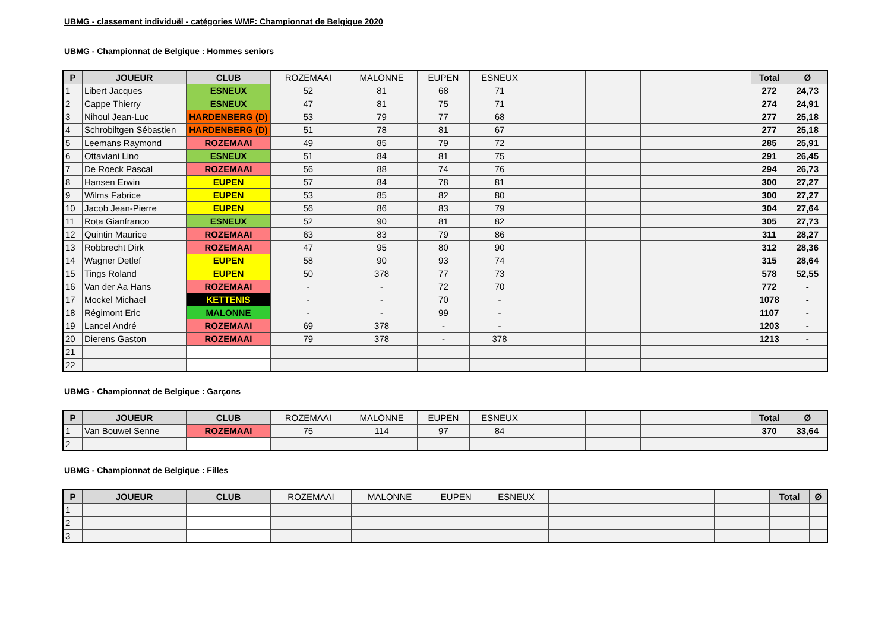UBMG - classement individuël - catégories WMF: Championnat de Belgique 2020
UBMG - Championnat de Belgique : Hommes seniors
| P | JOUEUR | CLUB | ROZEMAAI | MALONNE | EUPEN | ESNEUX | | | | | Total | Ø |
| --- | --- | --- | --- | --- | --- | --- | --- | --- | --- | --- | --- | --- |
| 1 | Libert Jacques | ESNEUX | 52 | 81 | 68 | 71 | | | | | 272 | 24,73 |
| 2 | Cappe Thierry | ESNEUX | 47 | 81 | 75 | 71 | | | | | 274 | 24,91 |
| 3 | Nihoul Jean-Luc | HARDENBERG (D) | 53 | 79 | 77 | 68 | | | | | 277 | 25,18 |
| 4 | Schrobiltgen Sébastien | HARDENBERG (D) | 51 | 78 | 81 | 67 | | | | | 277 | 25,18 |
| 5 | Leemans Raymond | ROZEMAAI | 49 | 85 | 79 | 72 | | | | | 285 | 25,91 |
| 6 | Ottaviani Lino | ESNEUX | 51 | 84 | 81 | 75 | | | | | 291 | 26,45 |
| 7 | De Roeck Pascal | ROZEMAAI | 56 | 88 | 74 | 76 | | | | | 294 | 26,73 |
| 8 | Hansen Erwin | EUPEN | 57 | 84 | 78 | 81 | | | | | 300 | 27,27 |
| 9 | Wilms Fabrice | EUPEN | 53 | 85 | 82 | 80 | | | | | 300 | 27,27 |
| 10 | Jacob Jean-Pierre | EUPEN | 56 | 86 | 83 | 79 | | | | | 304 | 27,64 |
| 11 | Rota Gianfranco | ESNEUX | 52 | 90 | 81 | 82 | | | | | 305 | 27,73 |
| 12 | Quintin Maurice | ROZEMAAI | 63 | 83 | 79 | 86 | | | | | 311 | 28,27 |
| 13 | Robbrecht Dirk | ROZEMAAI | 47 | 95 | 80 | 90 | | | | | 312 | 28,36 |
| 14 | Wagner Detlef | EUPEN | 58 | 90 | 93 | 74 | | | | | 315 | 28,64 |
| 15 | Tings Roland | EUPEN | 50 | 378 | 77 | 73 | | | | | 578 | 52,55 |
| 16 | Van der Aa Hans | ROZEMAAI | - | - | 72 | 70 | | | | | 772 | - |
| 17 | Mockel Michael | KETTENIS | - | - | 70 | - | | | | | 1078 | - |
| 18 | Régimont Eric | MALONNE | - | - | 99 | - | | | | | 1107 | - |
| 19 | Lancel André | ROZEMAAI | 69 | 378 | - | - | | | | | 1203 | - |
| 20 | Dierens Gaston | ROZEMAAI | 79 | 378 | - | 378 | | | | | 1213 | - |
| 21 | | | | | | | | | | | | |
| 22 | | | | | | | | | | | | |
UBMG - Championnat de Belgique : Garçons
| P | JOUEUR | CLUB | ROZEMAAI | MALONNE | EUPEN | ESNEUX | | | | | Total | Ø |
| --- | --- | --- | --- | --- | --- | --- | --- | --- | --- | --- | --- | --- |
| 1 | Van Bouwel Senne | ROZEMAAI | 75 | 114 | 97 | 84 | | | | | 370 | 33,64 |
| 2 | | | | | | | | | | | | |
UBMG - Championnat de Belgique : Filles
| P | JOUEUR | CLUB | ROZEMAAI | MALONNE | EUPEN | ESNEUX | | | | | Total | Ø |
| --- | --- | --- | --- | --- | --- | --- | --- | --- | --- | --- | --- | --- |
| 1 | | | | | | | | | | | | |
| 2 | | | | | | | | | | | | |
| 3 | | | | | | | | | | | | |